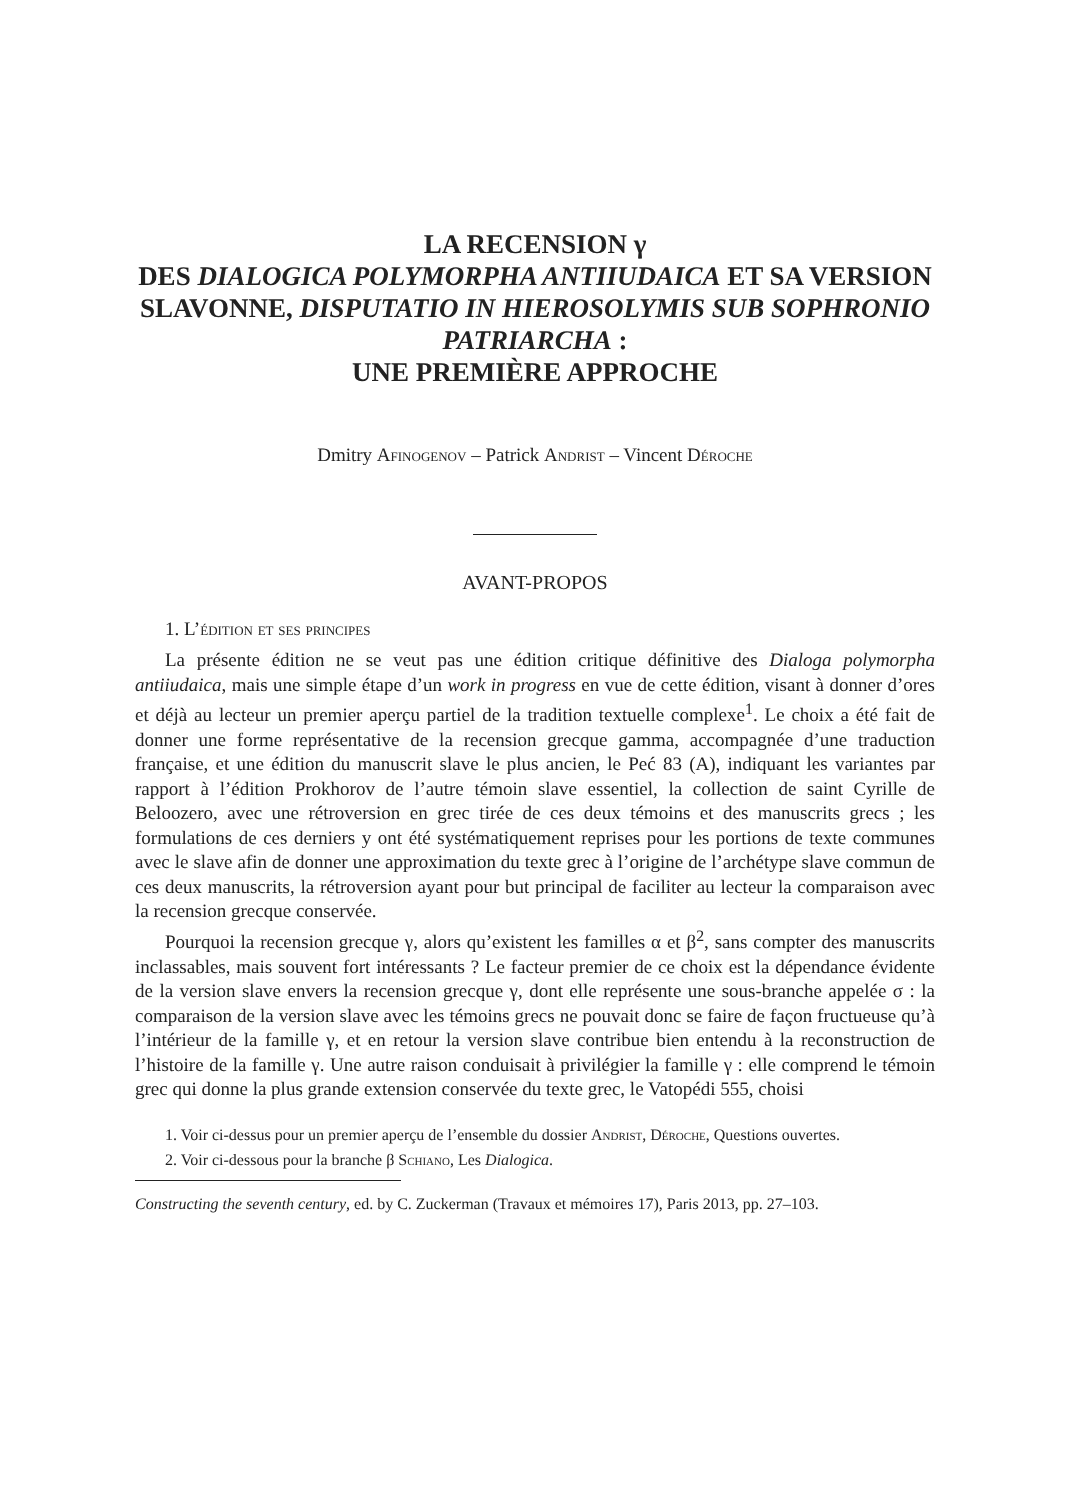LA RECENSION γ
DES DIALOGICA POLYMORPHA ANTIIUDAICA ET SA VERSION SLAVONNE, DISPUTATIO IN HIEROSOLYMIS SUB SOPHRONIO PATRIARCHA :
UNE PREMIÈRE APPROCHE
Dmitry Afinogenov – Patrick Andrist – Vincent Déroche
AVANT-PROPOS
1. L’édition et ses principes
La présente édition ne se veut pas une édition critique définitive des Dialoga polymorpha antiiudaica, mais une simple étape d’un work in progress en vue de cette édition, visant à donner d’ores et déjà au lecteur un premier aperçu partiel de la tradition textuelle complexe<sup>1</sup>. Le choix a été fait de donner une forme représentative de la recension grecque gamma, accompagnée d’une traduction française, et une édition du manuscrit slave le plus ancien, le Peć 83 (A), indiquant les variantes par rapport à l’édition Prokhorov de l’autre témoin slave essentiel, la collection de saint Cyrille de Beloozero, avec une rétroversion en grec tirée de ces deux témoins et des manuscrits grecs ; les formulations de ces derniers y ont été systématiquement reprises pour les portions de texte communes avec le slave afin de donner une approximation du texte grec à l’origine de l’archétype slave commun de ces deux manuscrits, la rétroversion ayant pour but principal de faciliter au lecteur la comparaison avec la recension grecque conservée.
Pourquoi la recension grecque γ, alors qu’existent les familles α et β<sup>2</sup>, sans compter des manuscrits inclassables, mais souvent fort intéressants ? Le facteur premier de ce choix est la dépendance évidente de la version slave envers la recension grecque γ, dont elle représente une sous-branche appelée σ : la comparaison de la version slave avec les témoins grecs ne pouvait donc se faire de façon fructueuse qu’à l’intérieur de la famille γ, et en retour la version slave contribue bien entendu à la reconstruction de l’histoire de la famille γ. Une autre raison conduisait à privilégier la famille γ : elle comprend le témoin grec qui donne la plus grande extension conservée du texte grec, le Vatopédi 555, choisi
1. Voir ci-dessus pour un premier aperçu de l’ensemble du dossier Andrist, Déroche, Questions ouvertes.
2. Voir ci-dessous pour la branche β Schiano, Les Dialogica.
Constructing the seventh century, ed. by C. Zuckerman (Travaux et mémoires 17), Paris 2013, pp. 27–103.